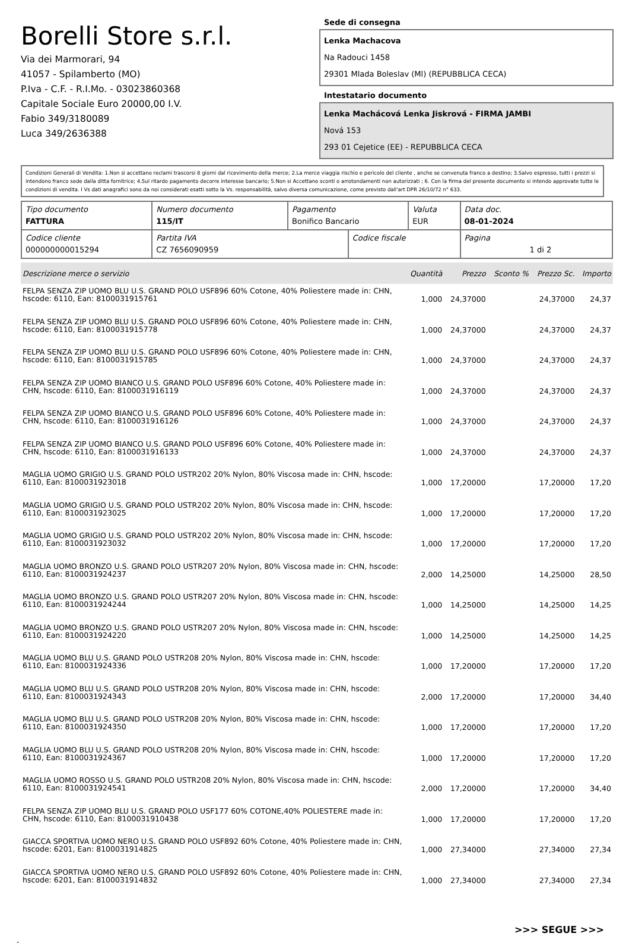Borelli Store s.r.l.
Via dei Marmorari, 94
41057 - Spilamberto (MO)
P.Iva - C.F. - R.I.Mo. - 03023860368
Capitale Sociale Euro 20000,00 I.V.
Fabio 349/3180089
Luca 349/2636388
Sede di consegna
Lenka Machacova
Na Radouci 1458
29301 Mlada Boleslav (Ml) (REPUBBLICA CECA)
Intestatario documento
Lenka Machácová Lenka Jiskrová - FIRMA JAMBI
Nová 153
293 01 Cejetice (EE) - REPUBBLICA CECA
Condizioni Generali di Vendita: 1.Non si accettano reclami trascorsi 8 giorni dal ricevimento della merce; 2.La merce viaggia rischio e pericolo del cliente , anche se convenuta franco a destino; 3.Salvo espresso, tutti i prezzi si intendono franco sede dalla ditta fornitrice; 4.Sul ritardo pagamento decorre interesse bancario; 5.Non si Accettano sconti o arrotondamenti non autorizzati ; 6. Con la firma del presente documento si intendo approvate tutte le condizioni di vendita. I Vs dati anagrafici sono da noi considerati esatti sotto la Vs. responsabilità, salvo diversa comunicazione, come previsto dall'art DPR 26/10/72 n° 633.
| Tipo documento FATTURA | Numero documento 115/IT | Pagamento Bonifico Bancario | | Valuta EUR | Data doc. 08-01-2024 |
| Codice cliente 000000000015294 | Partita IVA CZ 7656090959 | | Codice fiscale | | Pagina 1 di 2 |
| Descrizione merce o servizio | Quantità | Prezzo | Sconto % | Prezzo Sc. | Importo |
| --- | --- | --- | --- | --- | --- |
| FELPA SENZA ZIP UOMO BLU U.S. GRAND POLO USF896 60% Cotone, 40% Poliestere made in: CHN, hscode: 6110, Ean: 8100031915761 | 1,000 | 24,37000 | | 24,37000 | 24,37 |
| FELPA SENZA ZIP UOMO BLU U.S. GRAND POLO USF896 60% Cotone, 40% Poliestere made in: CHN, hscode: 6110, Ean: 8100031915778 | 1,000 | 24,37000 | | 24,37000 | 24,37 |
| FELPA SENZA ZIP UOMO BLU U.S. GRAND POLO USF896 60% Cotone, 40% Poliestere made in: CHN, hscode: 6110, Ean: 8100031915785 | 1,000 | 24,37000 | | 24,37000 | 24,37 |
| FELPA SENZA ZIP UOMO BIANCO U.S. GRAND POLO USF896 60% Cotone, 40% Poliestere made in: CHN, hscode: 6110, Ean: 8100031916119 | 1,000 | 24,37000 | | 24,37000 | 24,37 |
| FELPA SENZA ZIP UOMO BIANCO U.S. GRAND POLO USF896 60% Cotone, 40% Poliestere made in: CHN, hscode: 6110, Ean: 8100031916126 | 1,000 | 24,37000 | | 24,37000 | 24,37 |
| FELPA SENZA ZIP UOMO BIANCO U.S. GRAND POLO USF896 60% Cotone, 40% Poliestere made in: CHN, hscode: 6110, Ean: 8100031916133 | 1,000 | 24,37000 | | 24,37000 | 24,37 |
| MAGLIA UOMO GRIGIO U.S. GRAND POLO USTR202 20% Nylon, 80% Viscosa made in: CHN, hscode: 6110, Ean: 8100031923018 | 1,000 | 17,20000 | | 17,20000 | 17,20 |
| MAGLIA UOMO GRIGIO U.S. GRAND POLO USTR202 20% Nylon, 80% Viscosa made in: CHN, hscode: 6110, Ean: 8100031923025 | 1,000 | 17,20000 | | 17,20000 | 17,20 |
| MAGLIA UOMO GRIGIO U.S. GRAND POLO USTR202 20% Nylon, 80% Viscosa made in: CHN, hscode: 6110, Ean: 8100031923032 | 1,000 | 17,20000 | | 17,20000 | 17,20 |
| MAGLIA UOMO BRONZO U.S. GRAND POLO USTR207 20% Nylon, 80% Viscosa made in: CHN, hscode: 6110, Ean: 8100031924237 | 2,000 | 14,25000 | | 14,25000 | 28,50 |
| MAGLIA UOMO BRONZO U.S. GRAND POLO USTR207 20% Nylon, 80% Viscosa made in: CHN, hscode: 6110, Ean: 8100031924244 | 1,000 | 14,25000 | | 14,25000 | 14,25 |
| MAGLIA UOMO BRONZO U.S. GRAND POLO USTR207 20% Nylon, 80% Viscosa made in: CHN, hscode: 6110, Ean: 8100031924220 | 1,000 | 14,25000 | | 14,25000 | 14,25 |
| MAGLIA UOMO BLU U.S. GRAND POLO USTR208 20% Nylon, 80% Viscosa made in: CHN, hscode: 6110, Ean: 8100031924336 | 1,000 | 17,20000 | | 17,20000 | 17,20 |
| MAGLIA UOMO BLU U.S. GRAND POLO USTR208 20% Nylon, 80% Viscosa made in: CHN, hscode: 6110, Ean: 8100031924343 | 2,000 | 17,20000 | | 17,20000 | 34,40 |
| MAGLIA UOMO BLU U.S. GRAND POLO USTR208 20% Nylon, 80% Viscosa made in: CHN, hscode: 6110, Ean: 8100031924350 | 1,000 | 17,20000 | | 17,20000 | 17,20 |
| MAGLIA UOMO BLU U.S. GRAND POLO USTR208 20% Nylon, 80% Viscosa made in: CHN, hscode: 6110, Ean: 8100031924367 | 1,000 | 17,20000 | | 17,20000 | 17,20 |
| MAGLIA UOMO ROSSO U.S. GRAND POLO USTR208 20% Nylon, 80% Viscosa made in: CHN, hscode: 6110, Ean: 8100031924541 | 2,000 | 17,20000 | | 17,20000 | 34,40 |
| FELPA SENZA ZIP UOMO BLU U.S. GRAND POLO USF177 60% COTONE,40% POLIESTERE made in: CHN, hscode: 6110, Ean: 8100031910438 | 1,000 | 17,20000 | | 17,20000 | 17,20 |
| GIACCA SPORTIVA UOMO NERO U.S. GRAND POLO USF892 60% Cotone, 40% Poliestere made in: CHN, hscode: 6201, Ean: 8100031914825 | 1,000 | 27,34000 | | 27,34000 | 27,34 |
| GIACCA SPORTIVA UOMO NERO U.S. GRAND POLO USF892 60% Cotone, 40% Poliestere made in: CHN, hscode: 6201, Ean: 8100031914832 | 1,000 | 27,34000 | | 27,34000 | 27,34 |
>>> SEGUE >>>
-